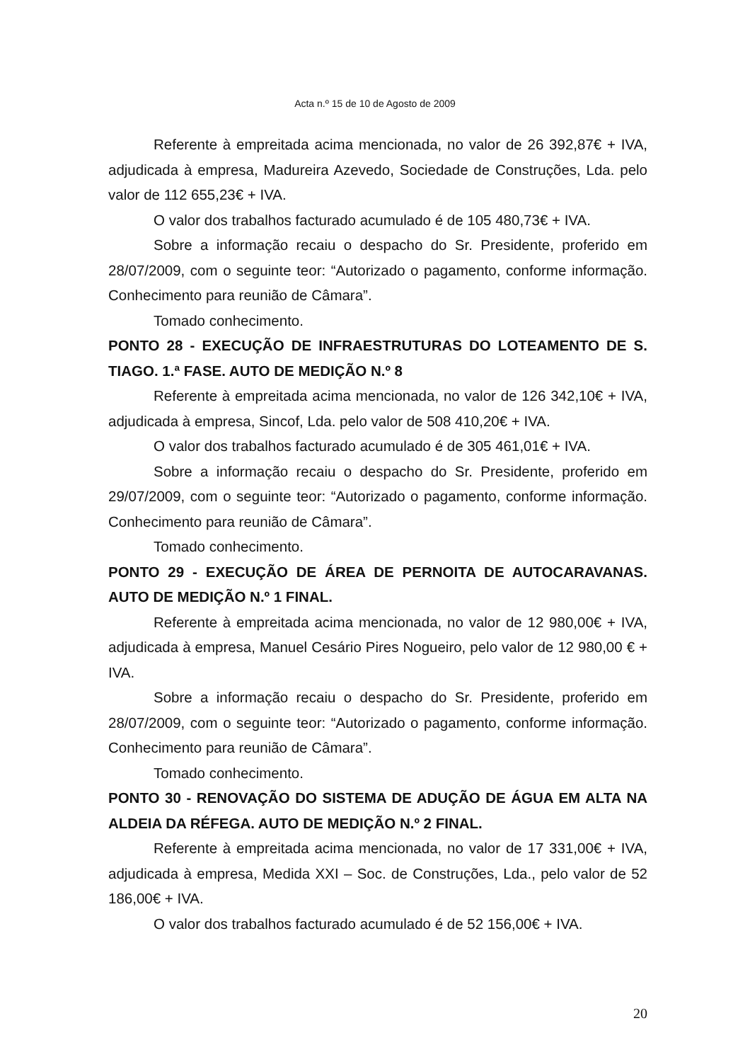Acta n.º 15 de 10 de Agosto de 2009
Referente à empreitada acima mencionada, no valor de 26 392,87€ + IVA, adjudicada à empresa, Madureira Azevedo, Sociedade de Construções, Lda. pelo valor de 112 655,23€ + IVA.
O valor dos trabalhos facturado acumulado é de 105 480,73€ + IVA.
Sobre a informação recaiu o despacho do Sr. Presidente, proferido em 28/07/2009, com o seguinte teor: “Autorizado o pagamento, conforme informação. Conhecimento para reunião de Câmara”.
Tomado conhecimento.
PONTO 28 - EXECUÇÃO DE INFRAESTRUTURAS DO LOTEAMENTO DE S. TIAGO. 1.ª FASE. AUTO DE MEDIÇÃO N.º 8
Referente à empreitada acima mencionada, no valor de 126 342,10€ + IVA, adjudicada à empresa, Sincof, Lda. pelo valor de 508 410,20€ + IVA.
O valor dos trabalhos facturado acumulado é de 305 461,01€ + IVA.
Sobre a informação recaiu o despacho do Sr. Presidente, proferido em 29/07/2009, com o seguinte teor: “Autorizado o pagamento, conforme informação. Conhecimento para reunião de Câmara”.
Tomado conhecimento.
PONTO 29 - EXECUÇÃO DE ÁREA DE PERNOITA DE AUTOCARAVANAS. AUTO DE MEDIÇÃO N.º 1 FINAL.
Referente à empreitada acima mencionada, no valor de 12 980,00€ + IVA, adjudicada à empresa, Manuel Cesário Pires Nogueiro, pelo valor de 12 980,00 € + IVA.
Sobre a informação recaiu o despacho do Sr. Presidente, proferido em 28/07/2009, com o seguinte teor: “Autorizado o pagamento, conforme informação. Conhecimento para reunião de Câmara”.
Tomado conhecimento.
PONTO 30 - RENOVAÇÃO DO SISTEMA DE ADUÇÃO DE ÁGUA EM ALTA NA ALDEIA DA RÉFEGA. AUTO DE MEDIÇÃO N.º 2 FINAL.
Referente à empreitada acima mencionada, no valor de 17 331,00€ + IVA, adjudicada à empresa, Medida XXI – Soc. de Construções, Lda., pelo valor de 52 186,00€ + IVA.
O valor dos trabalhos facturado acumulado é de 52 156,00€ + IVA.
20